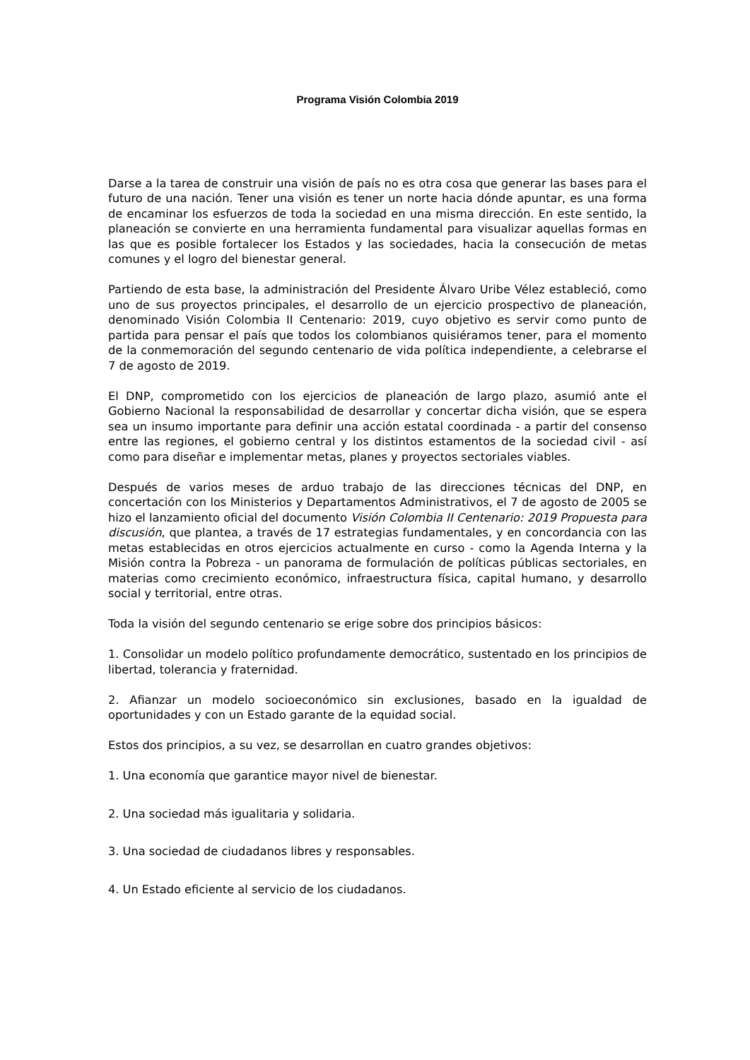Programa Visión Colombia 2019
Darse a la tarea de construir una visión de país no es otra cosa que generar las bases para el futuro de una nación. Tener una visión es tener un norte hacia dónde apuntar, es una forma de encaminar los esfuerzos de toda la sociedad en una misma dirección. En este sentido, la planeación se convierte en una herramienta fundamental para visualizar aquellas formas en las que es posible fortalecer los Estados y las sociedades, hacia la consecución de metas comunes y el logro del bienestar general.
Partiendo de esta base, la administración del Presidente Álvaro Uribe Vélez estableció, como uno de sus proyectos principales, el desarrollo de un ejercicio prospectivo de planeación, denominado Visión Colombia II Centenario: 2019, cuyo objetivo es servir como punto de partida para pensar el país que todos los colombianos quisiéramos tener, para el momento de la conmemoración del segundo centenario de vida política independiente, a celebrarse el 7 de agosto de 2019.
El DNP, comprometido con los ejercicios de planeación de largo plazo, asumió ante el Gobierno Nacional la responsabilidad de desarrollar y concertar dicha visión, que se espera sea un insumo importante para definir una acción estatal coordinada - a partir del consenso entre las regiones, el gobierno central y los distintos estamentos de la sociedad civil - así como para diseñar e implementar metas, planes y proyectos sectoriales viables.
Después de varios meses de arduo trabajo de las direcciones técnicas del DNP, en concertación con los Ministerios y Departamentos Administrativos, el 7 de agosto de 2005 se hizo el lanzamiento oficial del documento Visión Colombia II Centenario: 2019 Propuesta para discusión, que plantea, a través de 17 estrategias fundamentales, y en concordancia con las metas establecidas en otros ejercicios actualmente en curso - como la Agenda Interna y la Misión contra la Pobreza - un panorama de formulación de políticas públicas sectoriales, en materias como crecimiento económico, infraestructura física, capital humano, y desarrollo social y territorial, entre otras.
Toda la visión del segundo centenario se erige sobre dos principios básicos:
1. Consolidar un modelo político profundamente democrático, sustentado en los principios de libertad, tolerancia y fraternidad.
2. Afianzar un modelo socioeconómico sin exclusiones, basado en la igualdad de oportunidades y con un Estado garante de la equidad social.
Estos dos principios, a su vez, se desarrollan en cuatro grandes objetivos:
1. Una economía que garantice mayor nivel de bienestar.
2. Una sociedad más igualitaria y solidaria.
3. Una sociedad de ciudadanos libres y responsables.
4. Un Estado eficiente al servicio de los ciudadanos.